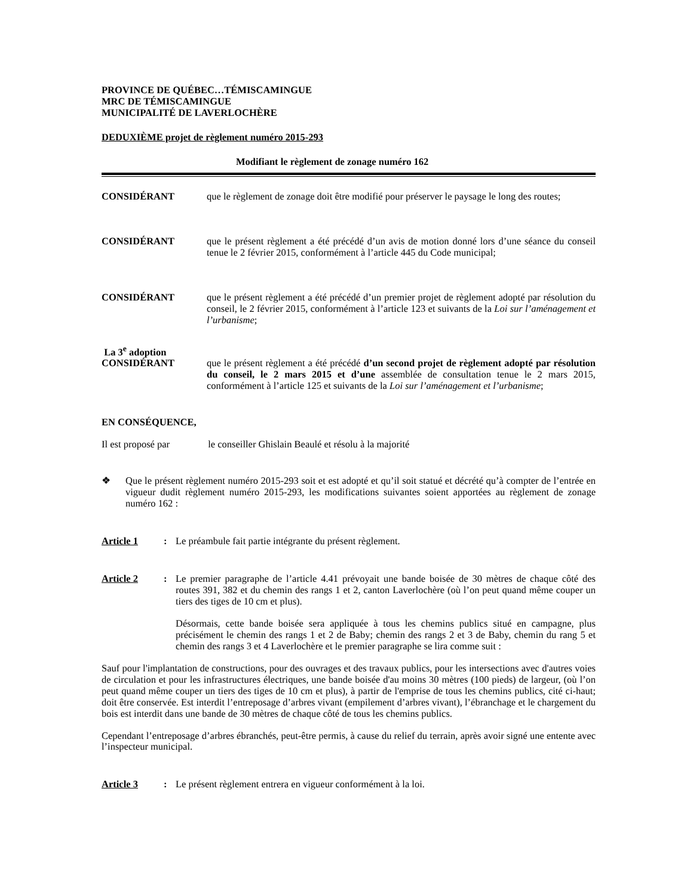PROVINCE DE QUÉBEC…TÉMISCAMINGUE
MRC DE TÉMISCAMINGUE
MUNICIPALITÉ DE LAVERLOCHÈRE
DEDUXIÈME projet de règlement numéro 2015-293
Modifiant le règlement de zonage numéro 162
CONSIDÉRANT que le règlement de zonage doit être modifié pour préserver le paysage le long des routes;
CONSIDÉRANT que le présent règlement a été précédé d’un avis de motion donné lors d’une séance du conseil tenue le 2 février 2015, conformément à l’article 445 du Code municipal;
CONSIDÉRANT que le présent règlement a été précédé d’un premier projet de règlement adopté par résolution du conseil, le 2 février 2015, conformément à l’article 123 et suivants de la Loi sur l’aménagement et l’urbanisme;
La 3<sup>e</sup> adoption
CONSIDÉRANT que le présent règlement a été précédé d’un second projet de règlement adopté par résolution du conseil, le 2 mars 2015 et d’une assemblée de consultation tenue le 2 mars 2015, conformément à l’article 125 et suivants de la Loi sur l’aménagement et l’urbanisme;
EN CONSÉQUENCE,
Il est proposé par le conseiller Ghislain Beaulé et résolu à la majorité
❖ Que le présent règlement numéro 2015-293 soit et est adopté et qu’il soit statué et décrété qu’à compter de l’entrée en vigueur dudit règlement numéro 2015-293, les modifications suivantes soient apportées au règlement de zonage numéro 162 :
Article 1 : Le préambule fait partie intégrante du présent règlement.
Article 2 : Le premier paragraphe de l’article 4.41 prévoyait une bande boisée de 30 mètres de chaque côté des routes 391, 382 et du chemin des rangs 1 et 2, canton Laverlochère (où l’on peut quand même couper un tiers des tiges de 10 cm et plus).
Désormais, cette bande boisée sera appliquée à tous les chemins publics situé en campagne, plus précisément le chemin des rangs 1 et 2 de Baby; chemin des rangs 2 et 3 de Baby, chemin du rang 5 et chemin des rangs 3 et 4 Laverlochère et le premier paragraphe se lira comme suit :
Sauf pour l'implantation de constructions, pour des ouvrages et des travaux publics, pour les intersections avec d'autres voies de circulation et pour les infrastructures électriques, une bande boisée d'au moins 30 mètres (100 pieds) de largeur, (où l’on peut quand même couper un tiers des tiges de 10 cm et plus), à partir de l'emprise de tous les chemins publics, cité ci-haut; doit être conservée. Est interdit l’entreposage d’arbres vivant (empilement d’arbres vivant), l’ébranchage et le chargement du bois est interdit dans une bande de 30 mètres de chaque côté de tous les chemins publics.
Cependant l’entreposage d’arbres ébranchés, peut-être permis, à cause du relief du terrain, après avoir signé une entente avec l’inspecteur municipal.
Article 3 : Le présent règlement entrera en vigueur conformément à la loi.